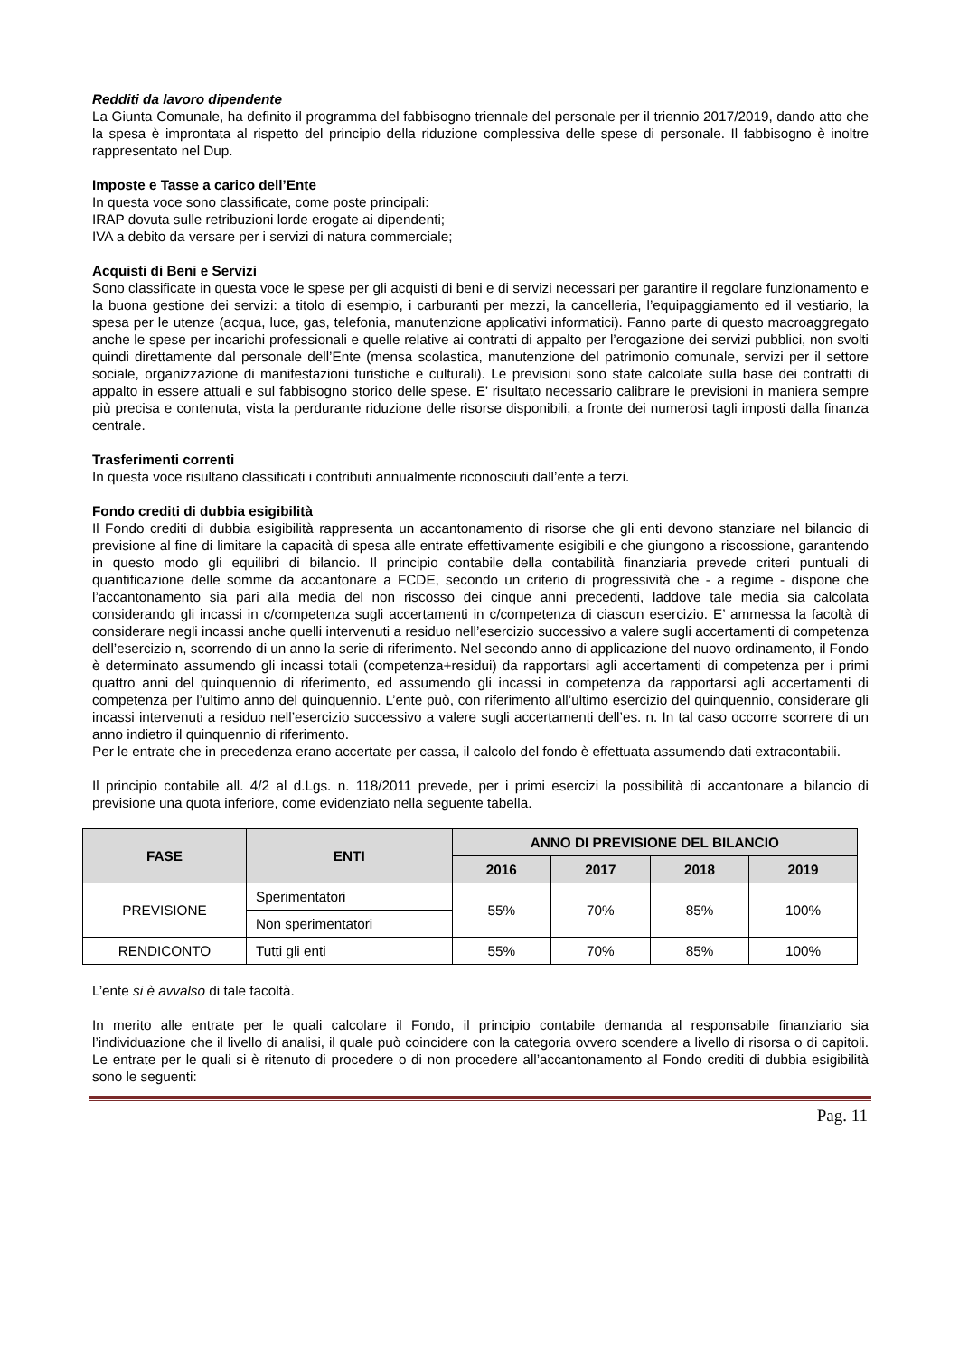Redditi da lavoro dipendente
La Giunta Comunale, ha definito il programma del fabbisogno triennale del personale per il triennio 2017/2019, dando atto che la spesa è improntata al rispetto del principio della riduzione complessiva delle spese di personale. Il fabbisogno è inoltre rappresentato nel Dup.
Imposte e Tasse a carico dell’Ente
In questa voce sono classificate, come poste principali:
IRAP dovuta sulle retribuzioni lorde erogate ai dipendenti;
IVA a debito da versare per i servizi di natura commerciale;
Acquisti di Beni e Servizi
Sono classificate in questa voce le spese per gli acquisti di beni e di servizi necessari per garantire il regolare funzionamento e la buona gestione dei servizi: a titolo di esempio, i carburanti per mezzi, la cancelleria, l’equipaggiamento ed il vestiario, la spesa per le utenze (acqua, luce, gas, telefonia, manutenzione applicativi informatici). Fanno parte di questo macroaggregato anche le spese per incarichi professionali e quelle relative ai contratti di appalto per l’erogazione dei servizi pubblici, non svolti quindi direttamente dal personale dell’Ente (mensa scolastica, manutenzione del patrimonio comunale, servizi per il settore sociale, organizzazione di manifestazioni turistiche e culturali). Le previsioni sono state calcolate sulla base dei contratti di appalto in essere attuali e sul fabbisogno storico delle spese. E’ risultato necessario calibrare le previsioni in maniera sempre più precisa e contenuta, vista la perdurante riduzione delle risorse disponibili, a fronte dei numerosi tagli imposti dalla finanza centrale.
Trasferimenti correnti
In questa voce risultano classificati i contributi annualmente riconosciuti dall’ente a terzi.
Fondo crediti di dubbia esigibilità
Il Fondo crediti di dubbia esigibilità rappresenta un accantonamento di risorse che gli enti devono stanziare nel bilancio di previsione al fine di limitare la capacità di spesa alle entrate effettivamente esigibili e che giungono a riscossione, garantendo in questo modo gli equilibri di bilancio. Il principio contabile della contabilità finanziaria prevede criteri puntuali di quantificazione delle somme da accantonare a FCDE, secondo un criterio di progressività che - a regime - dispone che l’accantonamento sia pari alla media del non riscosso dei cinque anni precedenti, laddove tale media sia calcolata considerando gli incassi in c/competenza sugli accertamenti in c/competenza di ciascun esercizio. E’ ammessa la facoltà di considerare negli incassi anche quelli intervenuti a residuo nell’esercizio successivo a valere sugli accertamenti di competenza dell’esercizio n, scorrendo di un anno la serie di riferimento. Nel secondo anno di applicazione del nuovo ordinamento, il Fondo è determinato assumendo gli incassi totali (competenza+residui) da rapportarsi agli accertamenti di competenza per i primi quattro anni del quinquennio di riferimento, ed assumendo gli incassi in competenza da rapportarsi agli accertamenti di competenza per l’ultimo anno del quinquennio. L’ente può, con riferimento all’ultimo esercizio del quinquennio, considerare gli incassi intervenuti a residuo nell’esercizio successivo a valere sugli accertamenti dell’es. n. In tal caso occorre scorrere di un anno indietro il quinquennio di riferimento.
Per le entrate che in precedenza erano accertate per cassa, il calcolo del fondo è effettuata assumendo dati extracontabili.
Il principio contabile all. 4/2 al d.Lgs. n. 118/2011 prevede, per i primi esercizi la possibilità di accantonare a bilancio di previsione una quota inferiore, come evidenziato nella seguente tabella.
| FASE | ENTI | ANNO DI PREVISIONE DEL BILANCIO | | | |
| --- | --- | --- | --- | --- | --- |
| | | 2016 | 2017 | 2018 | 2019 |
| PREVISIONE | Sperimentatori | 55% | 70% | 85% | 100% |
| | Non sperimentatori | | | | |
| RENDICONTO | Tutti gli enti | 55% | 70% | 85% | 100% |
L’ente si è avvalso di tale facoltà.
In merito alle entrate per le quali calcolare il Fondo, il principio contabile demanda al responsabile finanziario sia l’individuazione che il livello di analisi, il quale può coincidere con la categoria ovvero scendere a livello di risorsa o di capitoli. Le entrate per le quali si è ritenuto di procedere o di non procedere all’accantonamento al Fondo crediti di dubbia esigibilità sono le seguenti:
Pag. 11